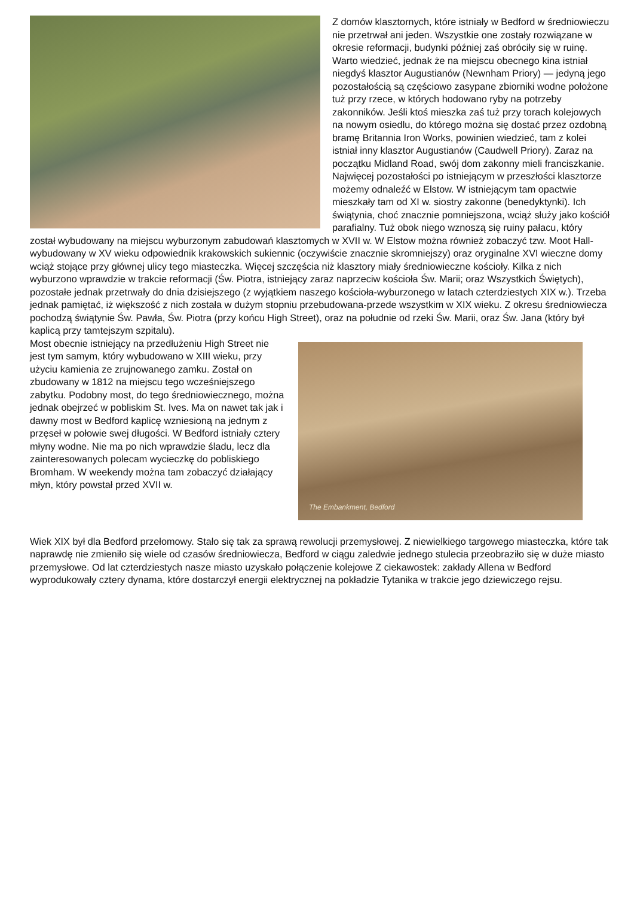Z domów klasztornych, które istniały w Bedford w średniowieczu nie przetrwał ani jeden. Wszystkie one zostały rozwiązane w okresie reformacji, budynki później zaś obróciły się w ruinę. Warto wiedzieć, jednak że na miejscu obecnego kina istniał niegdyś klasztor Augustianów (Newnham Priory) — jedyną jego pozostałością są częściowo zasypane zbiorniki wodne położone tuż przy rzece, w których hodowano ryby na potrzeby zakonników. Jeśli ktoś mieszka zaś tuż przy torach kolejowych na nowym osiedlu, do którego można się dostać przez ozdobną bramę Britannia Iron Works, powinien wiedzieć, tam z kolei istniał inny klasztor Augustianów (Caudwell Priory). Zaraz na początku Midland Road, swój dom zakonny mieli franciszkanie. Najwięcej pozostałości po istniejącym w przeszłości klasztorze możemy odnaleźć w Elstow. W istniejącym tam opactwie mieszkały tam od XI w. siostry zakonne (benedyktynki). Ich świątynia, choć znacznie pomniejszona, wciąż służy jako kościół parafialny. Tuż obok niego wznoszą się ruiny pałacu, który został wybudowany na miejscu wyburzonym zabudowań klasztomych w XVII w. W Elstow można również zobaczyć tzw. Moot Hall-wybudowany w XV wieku odpowiednik krakowskich sukiennic (oczywiście znacznie skromniejszy) oraz oryginalne XVI wieczne domy wciąż stojące przy głównej ulicy tego miasteczka. Więcej szczęścia niż klasztory miały średniowieczne kościoły. Kilka z nich wyburzono wprawdzie w trakcie reformacji (Św. Piotra, istniejący zaraz naprzeciw kościoła Św. Marii; oraz Wszystkich Świętych), pozostałe jednak przetrwały do dnia dzisiejszego (z wyjątkiem naszego kościoła-wyburzonego w latach czterdziestych XIX w.). Trzeba jednak pamiętać, iż większość z nich została w dużym stopniu przebudowana-przede wszystkim w XIX wieku. Z okresu średniowiecza pochodzą świątynie Św. Pawła, Św. Piotra (przy końcu High Street), oraz na południe od rzeki Św. Marii, oraz Św. Jana (który był kaplicą przy tamtejszym szpitalu).
The Embankment, Bedford
Most obecnie istniejący na przedłużeniu High Street nie jest tym samym, który wybudowano w XIII wieku, przy użyciu kamienia ze zrujnowanego zamku. Został on zbudowany w 1812 na miejscu tego wcześniejszego zabytku. Podobny most, do tego średniowiecznego, można jednak obejrzeć w pobliskim St. Ives. Ma on nawet tak jak i dawny most w Bedford kaplicę wzniesioną na jednym z przęseł w połowie swej długości. W Bedford istniały cztery młyny wodne. Nie ma po nich wprawdzie śladu, lecz dla zainteresowanych polecam wycieczkę do pobliskiego Bromham. W weekendy można tam zobaczyć działający młyn, który powstał przed XVII w.
Wiek XIX był dla Bedford przełomowy. Stało się tak za sprawą rewolucji przemysłowej. Z niewielkiego targowego miasteczka, które tak naprawdę nie zmieniło się wiele od czasów średniowiecza, Bedford w ciągu zaledwie jednego stulecia przeobraziło się w duże miasto przemysłowe. Od lat czterdziestych nasze miasto uzyskało połączenie kolejowe Z ciekawostek: zakłady Allena w Bedford wyprodukowały cztery dynama, które dostarczył energii elektrycznej na pokładzie Tytanika w trakcie jego dziewiczego rejsu.